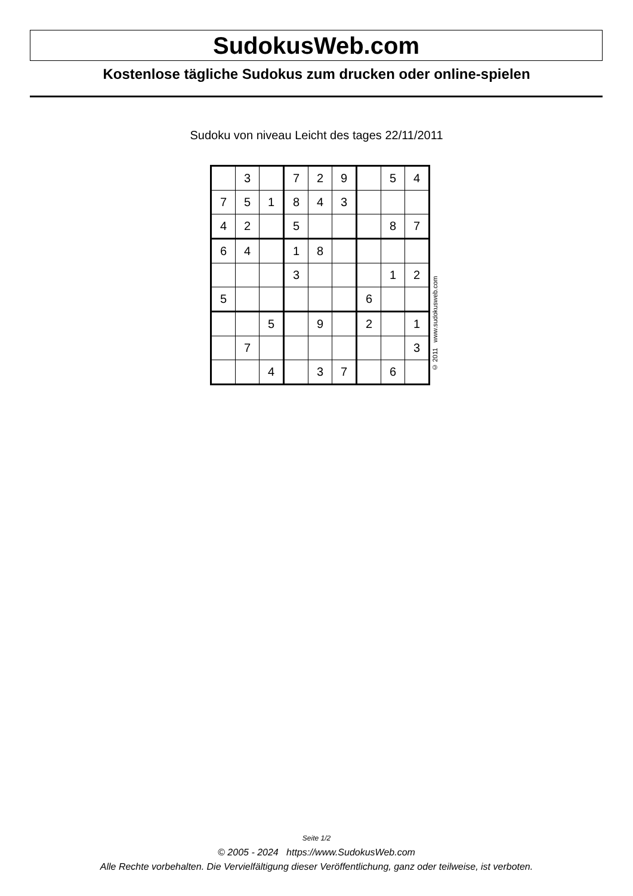SudokusWeb.com
Kostenlose tägliche Sudokus zum drucken oder online-spielen
Sudoku von niveau Leicht des tages 22/11/2011
| | 3 | | 7 | 2 | 9 | | 5 | 4 |
| 7 | 5 | 1 | 8 | 4 | 3 | | | |
| 4 | 2 | | 5 | | | | 8 | 7 |
| 6 | 4 | | 1 | 8 | | | | |
| | | | 3 | | | | 1 | 2 |
| 5 | | | | | | 6 | | |
| | | 5 | | 9 | | 2 | | 1 |
| | 7 | | | | | | | 3 |
| | | 4 | | 3 | 7 | | 6 | |
© 2011 www.sudokusweb.com
Seite 1/2
© 2005 - 2024 https://www.SudokusWeb.com
Alle Rechte vorbehalten. Die Vervielfältigung dieser Veröffentlichung, ganz oder teilweise, ist verboten.